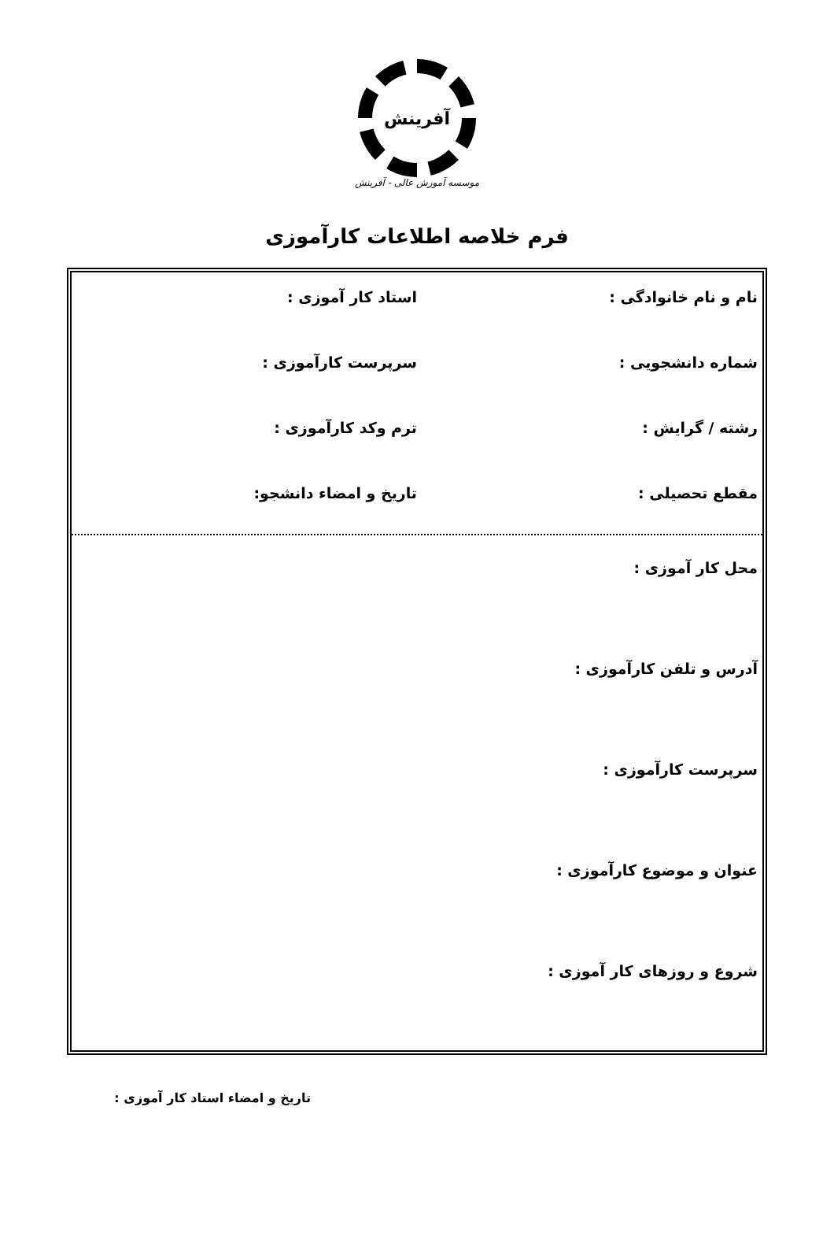آفرینش
موسسه آموزش عالی - آفرینش
فرم خلاصه اطلاعات کارآموزی
نام و نام خانوادگی : استاد کار آموزی :
شماره دانشجویی : سرپرست کارآموزی :
رشته / گرایش : ترم وکد کارآموزی :
مقطع تحصیلی : تاریخ و امضاء دانشجو:
محل کار آموزی :
آدرس و تلفن کارآموزی :
سرپرست کارآموزی :
عنوان و موضوع کارآموزی :
شروع و روزهای کار آموزی :
تاریخ و امضاء استاد کار آموزی :